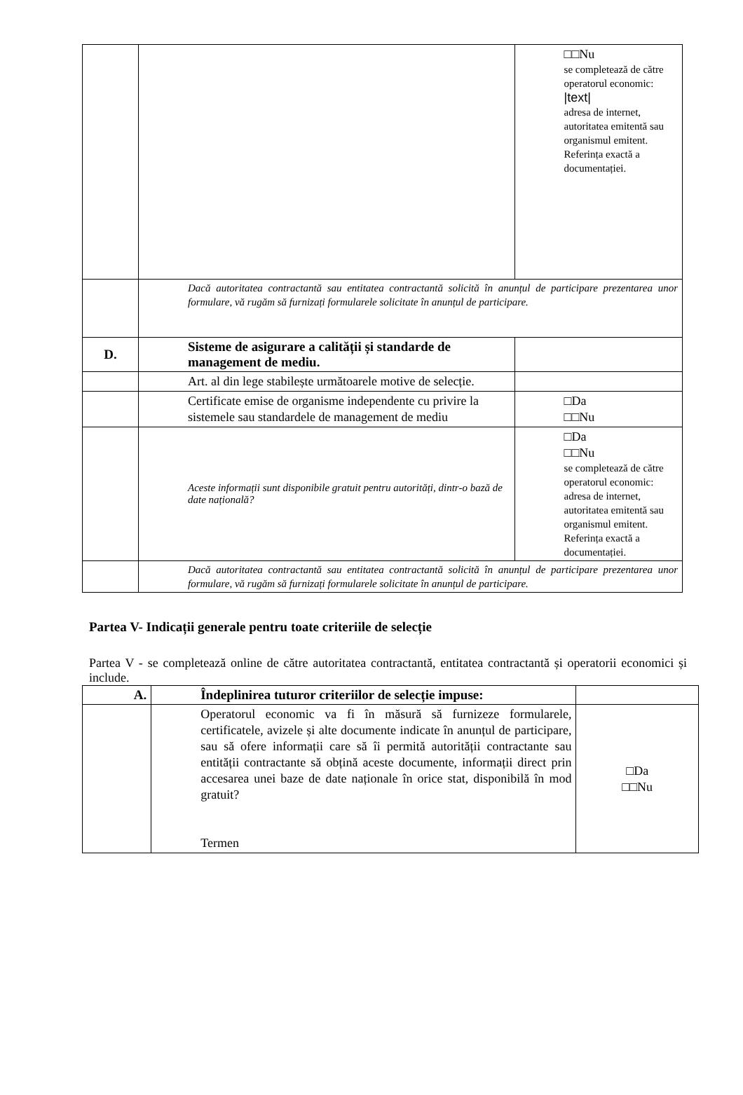| | | □□Nu se completează de către operatorul economic: /text/ adresa de internet, autoritatea emitentă sau organismul emitent. Referința exactă a documentației. |
| | Dacă autoritatea contractantă sau entitatea contractantă solicită în anunțul de participare prezentarea unor formulare, vă rugăm să furnizați formularele solicitate în anunțul de participare. | |
| D. | Sisteme de asigurare a calității și standarde de management de mediu. | |
| | Art. al din lege stabilește următoarele motive de selecție. | |
| | Certificate emise de organisme independente cu privire la sistemele sau standardele de management de mediu | □Da □□Nu |
| | Aceste informații sunt disponibile gratuit pentru autorități, dintr-o bază de date națională? | □Da □□Nu se completează de către operatorul economic: adresa de internet, autoritatea emitentă sau organismul emitent. Referința exactă a documentației. |
| | Dacă autoritatea contractantă sau entitatea contractantă solicită în anunțul de participare prezentarea unor formulare, vă rugăm să furnizați formularele solicitate în anunțul de participare. | |
Partea V- Indicații generale pentru toate criteriile de selecție
Partea V - se completează online de către autoritatea contractantă, entitatea contractantă și operatorii economici și include.
| A. | Îndeplinirea tuturor criteriilor de selecție impuse: | |
| --- | --- | --- |
| | Operatorul economic va fi în măsură să furnizeze formularele, certificatele, avizele și alte documente indicate în anunțul de participare, sau să ofere informații care să îi permită autorității contractante sau entității contractante să obțină aceste documente, informații direct prin accesarea unei baze de date naționale în orice stat, disponibilă în mod gratuit? Termen | □Da □□Nu |